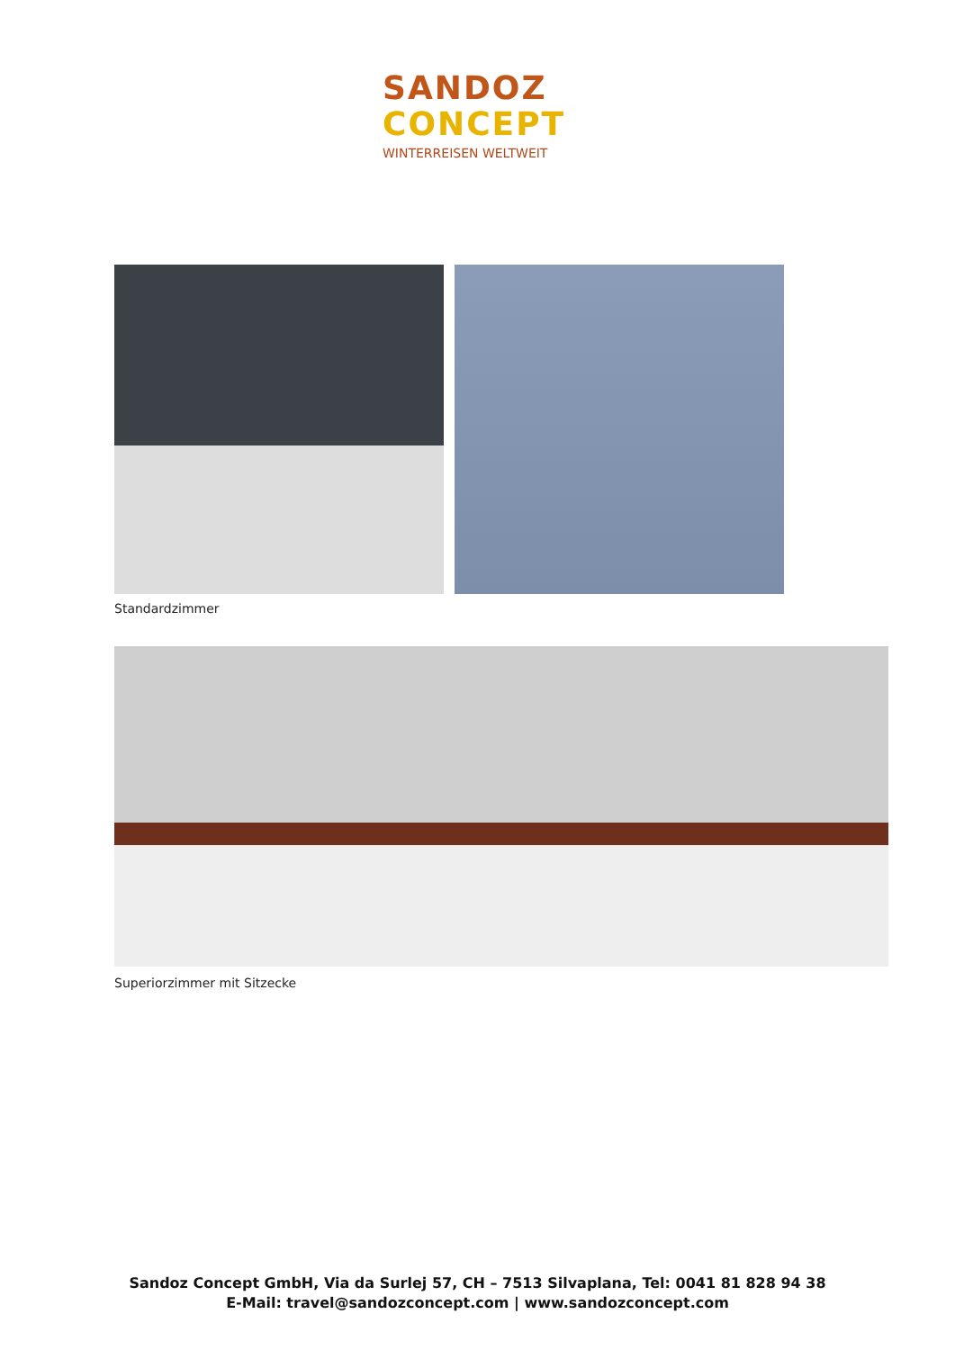SANDOZ
CONCEPT
WINTERREISEN WELTWEIT
Standardzimmer
Superiorzimmer mit Sitzecke
Sandoz Concept GmbH, Via da Surlej 57, CH – 7513 Silvaplana, Tel: 0041 81 828 94 38
E-Mail: travel@sandozconcept.com | www.sandozconcept.com